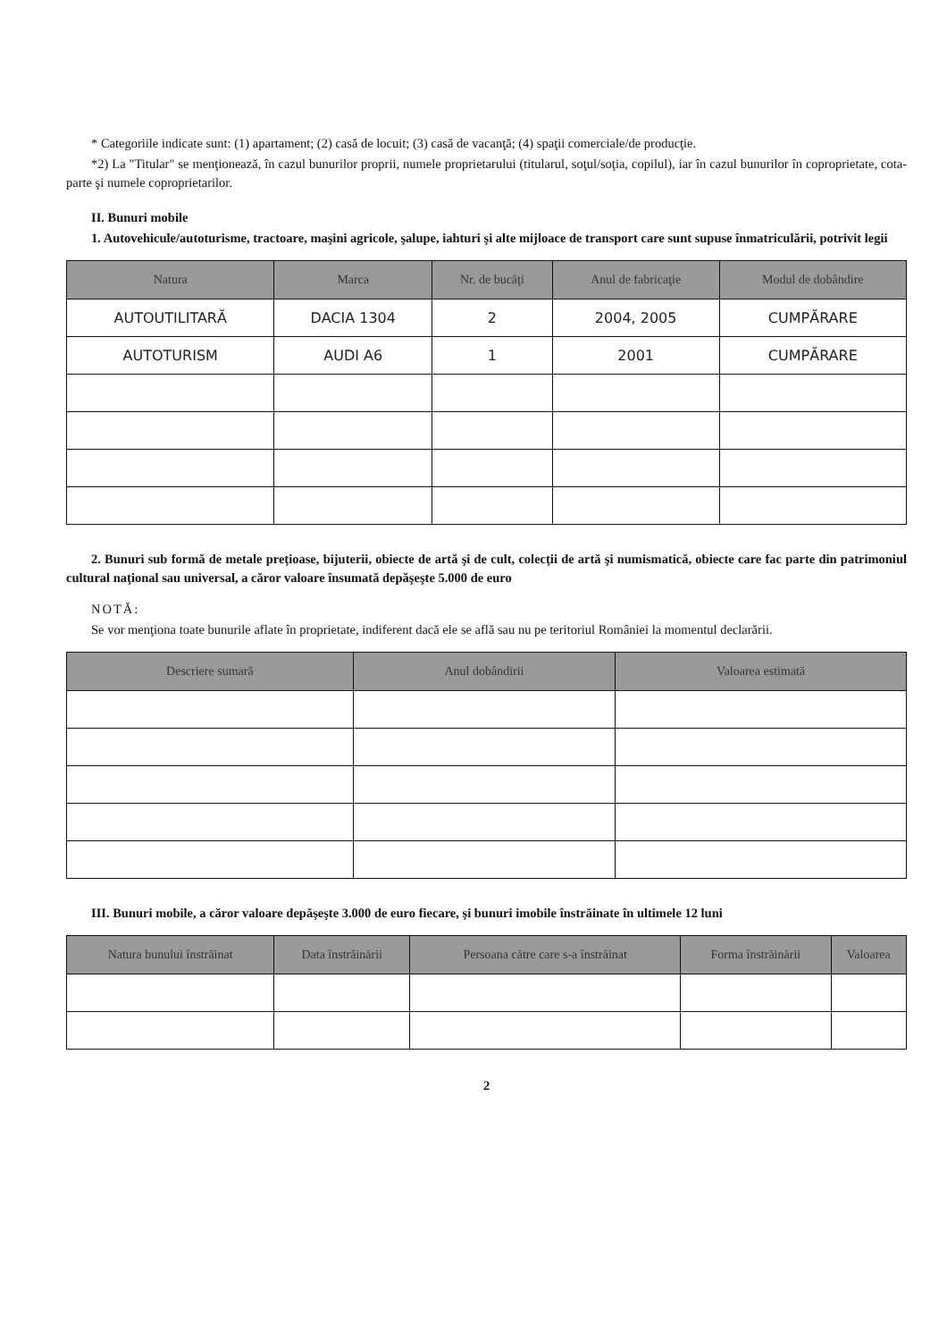* Categoriile indicate sunt: (1) apartament; (2) casă de locuit; (3) casă de vacanţă; (4) spaţii comerciale/de producţie.
*2) La "Titular" se menţionează, în cazul bunurilor proprii, numele proprietarului (titularul, soţul/soţia, copilul), iar în cazul bunurilor în coproprietate, cota-parte şi numele coproprietarilor.
II. Bunuri mobile
1. Autovehicule/autoturisme, tractoare, maşini agricole, şalupe, iahturi şi alte mijloace de transport care sunt supuse înmatriculării, potrivit legii
| Natura | Marca | Nr. de bucăţi | Anul de fabricaţie | Modul de dobândire |
| --- | --- | --- | --- | --- |
| AUTOUTILITARĂ | DACIA 1304 | 2 | 2004, 2005 | CUMPĂRARE |
| AUTOTURISM | AUDI A6 | 1 | 2001 | CUMPĂRARE |
2. Bunuri sub formă de metale preţioase, bijuterii, obiecte de artă şi de cult, colecţii de artă şi numismatică, obiecte care fac parte din patrimoniul cultural naţional sau universal, a căror valoare însumată depăşeşte 5.000 de euro
NOTĂ:
Se vor menţiona toate bunurile aflate în proprietate, indiferent dacă ele se află sau nu pe teritoriul României la momentul declarării.
| Descriere sumară | Anul dobândirii | Valoarea estimată |
| --- | --- | --- |
III. Bunuri mobile, a căror valoare depăşeşte 3.000 de euro fiecare, şi bunuri imobile înstrăinate în ultimele 12 luni
| Natura bunului înstrăinat | Data înstrăinării | Persoana către care s-a înstrăinat | Forma înstrăinării | Valoarea |
| --- | --- | --- | --- | --- |
2